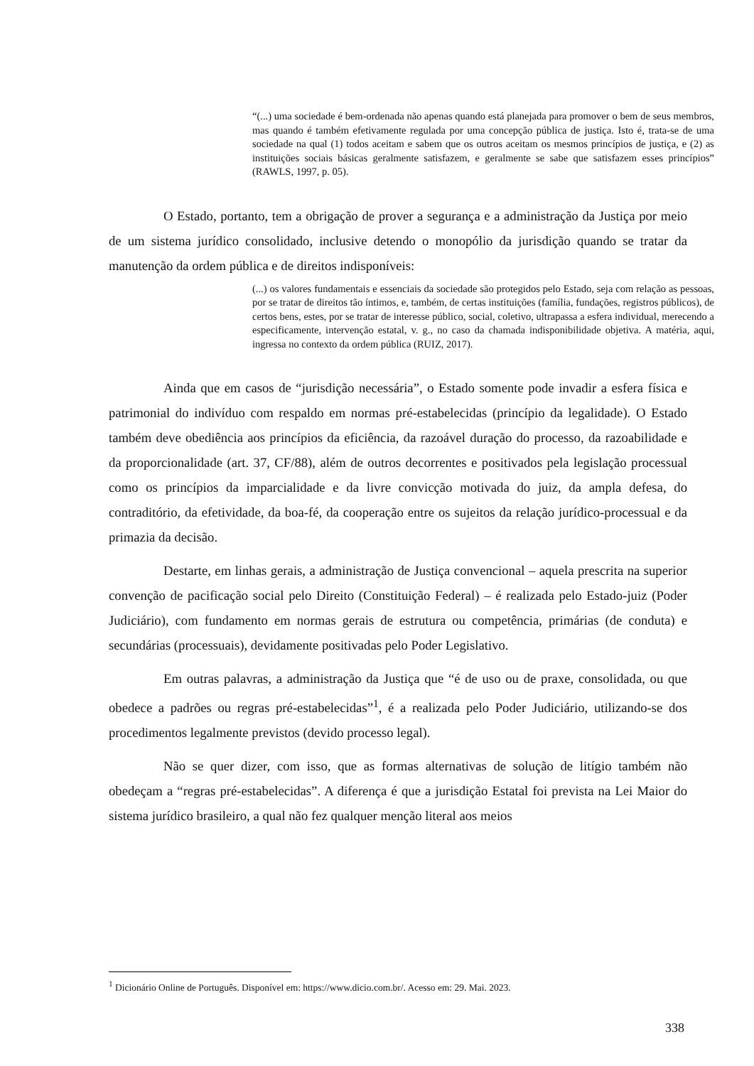“(...) uma sociedade é bem-ordenada não apenas quando está planejada para promover o bem de seus membros, mas quando é também efetivamente regulada por uma concepção pública de justiça. Isto é, trata-se de uma sociedade na qual (1) todos aceitam e sabem que os outros aceitam os mesmos princípios de justiça, e (2) as instituições sociais básicas geralmente satisfazem, e geralmente se sabe que satisfazem esses princípios” (RAWLS, 1997, p. 05).
O Estado, portanto, tem a obrigação de prover a segurança e a administração da Justiça por meio de um sistema jurídico consolidado, inclusive detendo o monopólio da jurisdição quando se tratar da manutenção da ordem pública e de direitos indisponíveis:
(...) os valores fundamentais e essenciais da sociedade são protegidos pelo Estado, seja com relação as pessoas, por se tratar de direitos tão íntimos, e, também, de certas instituições (família, fundações, registros públicos), de certos bens, estes, por se tratar de interesse público, social, coletivo, ultrapassa a esfera individual, merecendo a especificamente, intervenção estatal, v. g., no caso da chamada indisponibilidade objetiva. A matéria, aqui, ingressa no contexto da ordem pública (RUIZ, 2017).
Ainda que em casos de “jurisdição necessária”, o Estado somente pode invadir a esfera física e patrimonial do indivíduo com respaldo em normas pré-estabelecidas (princípio da legalidade). O Estado também deve obediência aos princípios da eficiência, da razoável duração do processo, da razoabilidade e da proporcionalidade (art. 37, CF/88), além de outros decorrentes e positivados pela legislação processual como os princípios da imparcialidade e da livre convicção motivada do juiz, da ampla defesa, do contraditório, da efetividade, da boa-fé, da cooperação entre os sujeitos da relação jurídico-processual e da primazia da decisão.
Destarte, em linhas gerais, a administração de Justiça convencional – aquela prescrita na superior convenção de pacificação social pelo Direito (Constituição Federal) – é realizada pelo Estado-juiz (Poder Judiciário), com fundamento em normas gerais de estrutura ou competência, primárias (de conduta) e secundárias (processuais), devidamente positivadas pelo Poder Legislativo.
Em outras palavras, a administração da Justiça que “é de uso ou de praxe, consolidada, ou que obedece a padrões ou regras pré-estabelecidas”<sup>1</sup>, é a realizada pelo Poder Judiciário, utilizando-se dos procedimentos legalmente previstos (devido processo legal).
Não se quer dizer, com isso, que as formas alternativas de solução de litígio também não obedeçam a “regras pré-estabelecidas”. A diferença é que a jurisdição Estatal foi prevista na Lei Maior do sistema jurídico brasileiro, a qual não fez qualquer menção literal aos meios
<sup>1</sup> Dicionário Online de Português. Disponível em: https://www.dicio.com.br/. Acesso em: 29. Mai. 2023.
338